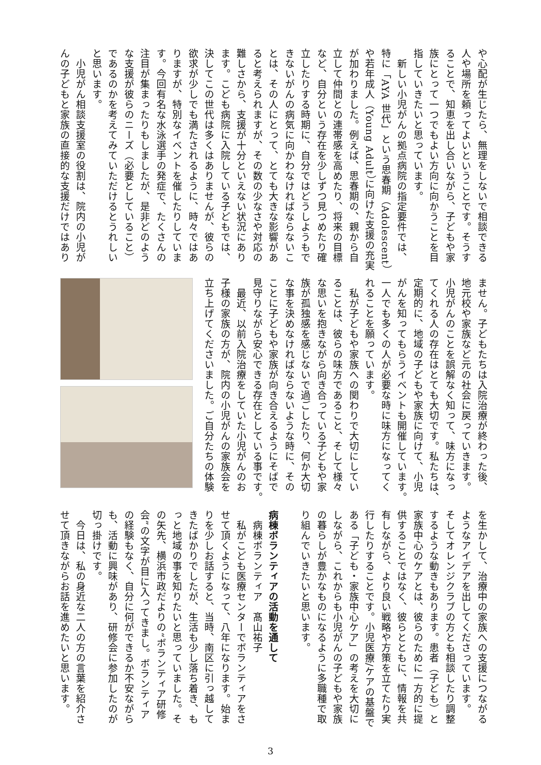や心配が生じたら、無理をしないで相談できる
人や場所を頼ってよいということです。そうす
ることで、知恵を出し合いながら、子どもや家
族にとって一つでもよい方向に向かうことを目
指していきたいと思っています。
　新しい小児がんの拠点病院の指定要件では、
特に「AYA 世代」という思春期（Adolescent）
や若年成人（Young Adult）に向けた支援の充実
が加わりました。例えば、思春期の、親から自
立して仲間との連帯感を高めたり、将来の目標
など、自分という存在を少しずつ見つめたり確
立したりする時期に、自分ではどうしようもで
きないがんの病気に向かわなければならないこ
とは、その人にとって、とても大きな影響があ
ると考えられますが、その数の少なさや対応の
難しさから、支援が十分といえない状況にあり
ます。こども病院に入院している子どもでは、
決してこの世代は多くはありませんが、彼らの
欲求が少しでも満たされるように、時々ではあ
りますが、特別なイベントを催したりしていま
す。今回有名な水泳選手の発症で、たくさんの
注目が集まったりもしましたが、是非どのよう
な支援が彼らのニーズ（必要としていること）
であるのかを考えてみていただけるとうれしい
と思います。
　小児がん相談支援室の役割は、院内の小児が
んの子どもと家族の直接的な支援だけではあり
ません。子どもたちは入院治療が終わった後、
地元校や家族など元の社会に戻っていきます。
小児がんのことを誤解なく知って、味方になっ
てくれる人の存在はとても大切です。私たちは、
定期的に、地域の子どもや家族に向けて、小児
がんを知ってもらうイベントも開催しています。
一人でも多くの人が必要な時に味方になってく
れることを願っています。
　私が子どもや家族への関わりで大切にしてい
ることは、彼らの味方であること、そして様々
な思いを抱きながら向き合っている子どもや家
族が孤独感を感じないで過ごしたり、何か大切
な事を決めなければならないような時に、その
ことに子どもや家族が向き合えるようにそばで
見守りながら安心できる存在としている事です。
　最近、以前入院治療をしていた小児がんのお
子様の家族の方が、院内の小児がんの家族会を
立ち上げてくださいました。ご自分たちの体験
を生かして、治療中の家族への支援につながる
ようなアイデアを出してくださっています。
そしてオレンジクラブの方とも相談したり調整
するような動きもあります。患者（子ども）と
家族中心のケアとは、彼らのために一方的に提
供することではなく、彼らとともに、情報を共
有しながら、より良い戦略や方策を立てたり実
行したりすることです。小児医療/ケアの基盤で
ある「子ども・家族中心ケア」の考えを大切に
しながら、これからも小児がんの子どもや家族
の暮らしが豊かなものになるように多職種で取
り組んでいきたいと思います。
病棟ボランティアの活動を通して
　病棟ボランティア　髙山祐子
　私がこども医療センターでボランティアをさ
せて頂くようになって、八年になります。始ま
りを少しお話すると、当時、南区に引っ越して
きたばかりでしたが、生活も少し落ち着き、も
っと地域の事を知りたいと思っていました。そ
の矢先、横浜市政だよりの“ボランティア研修
会”の文字が目に入ってきまし。ボランティア
の経験もなく、自分に何ができるか不安ながら
も、活動に興味があり、研修会に参加したのが
切っ掛けです。
　今日は、私の身近な二人の方の言葉を紹介さ
せて頂きながらお話を進めたいと思います。
3